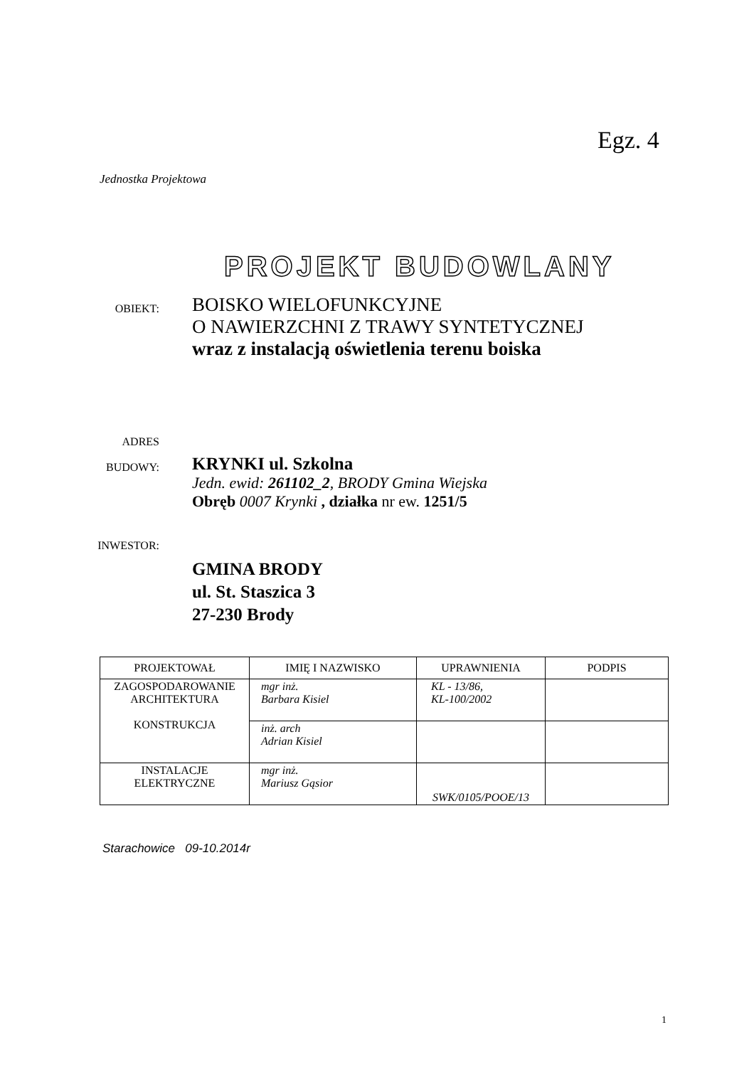Egz. 4
Jednostka Projektowa
PROJEKT BUDOWLANY
OBIEKT:
BOISKO WIELOFUNKCYJNE
O NAWIERZCHNI Z TRAWY SYNTETYCZNEJ
wraz z instalacją oświetlenia terenu boiska
ADRES
BUDOWY:
KRYNKI ul. Szkolna
Jedn. ewid: 261102_2, BRODY Gmina Wiejska
Obręb 0007 Krynki , działka nr ew. 1251/5
INWESTOR:
GMINA BRODY
ul. St. Staszica 3
27-230 Brody
| PROJEKTOWAŁ | IMIĘ I NAZWISKO | UPRAWNIENIA | PODPIS |
| --- | --- | --- | --- |
| ZAGOSPODAROWANIE ARCHITEKTURA KONSTRUKCJA | mgr inż. Barbara Kisiel | KL - 13/86, KL-100/2002 | |
| | inż. arch Adrian Kisiel | | |
| INSTALACJE ELEKTRYCZNE | mgr inż. Mariusz Gąsior | SWK/0105/POOE/13 | |
Starachowice 09-10.2014r
1